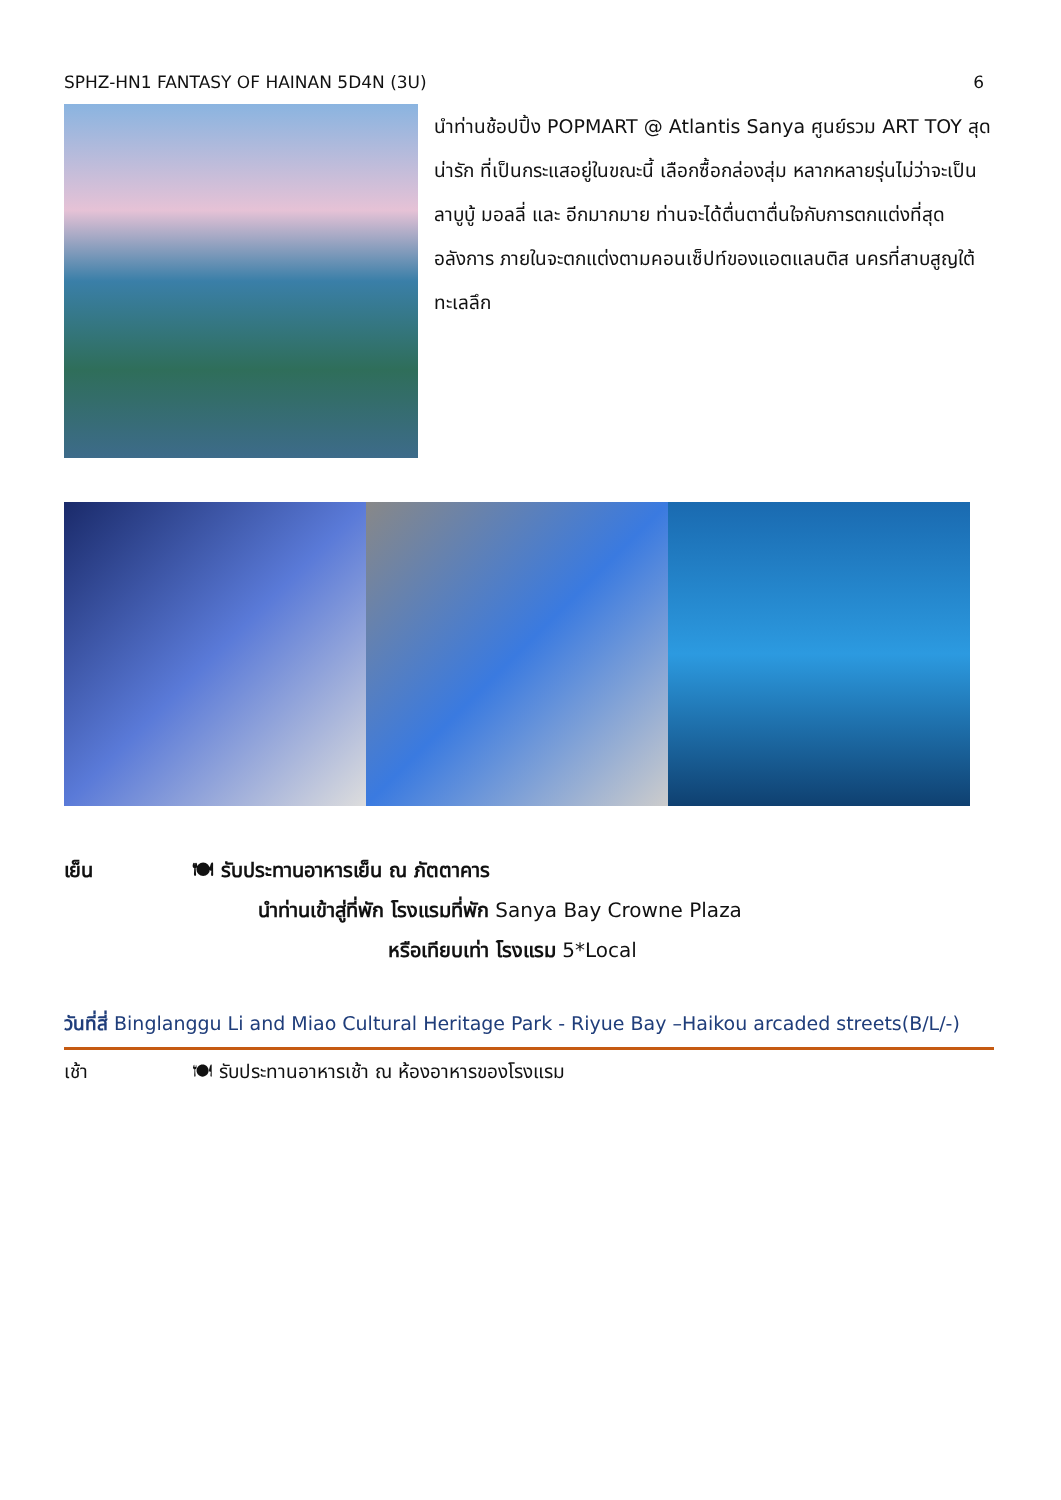SPHZ-HN1 FANTASY OF HAINAN 5D4N (3U) 6
นำท่านช้อปปิ้ง POPMART @ Atlantis Sanya ศูนย์รวม ART TOY สุดน่ารัก ที่เป็นกระแสอยู่ในขณะนี้ เลือกซื้อกล่องสุ่ม หลากหลายรุ่นไม่ว่าจะเป็น ลาบูบู้ มอลลี่ และ อีกมากมาย ท่านจะได้ตื่นตาตื่นใจกับการตกแต่งที่สุดอลังการ ภายในจะตกแต่งตามคอนเซ็ปท์ของแอตแลนติส นครที่สาบสูญใต้ทะเลลึก
เย็น 🍽 รับประทานอาหารเย็น ณ ภัตตาคาร
นำท่านเข้าสู่ที่พัก โรงแรมที่พัก Sanya Bay Crowne Plaza
หรือเทียบเท่า โรงแรม 5*Local
วันที่สี่ Binglanggu Li and Miao Cultural Heritage Park - Riyue Bay –Haikou arcaded streets(B/L/-)
เช้า 🍽 รับประทานอาหารเช้า ณ ห้องอาหารของโรงแรม